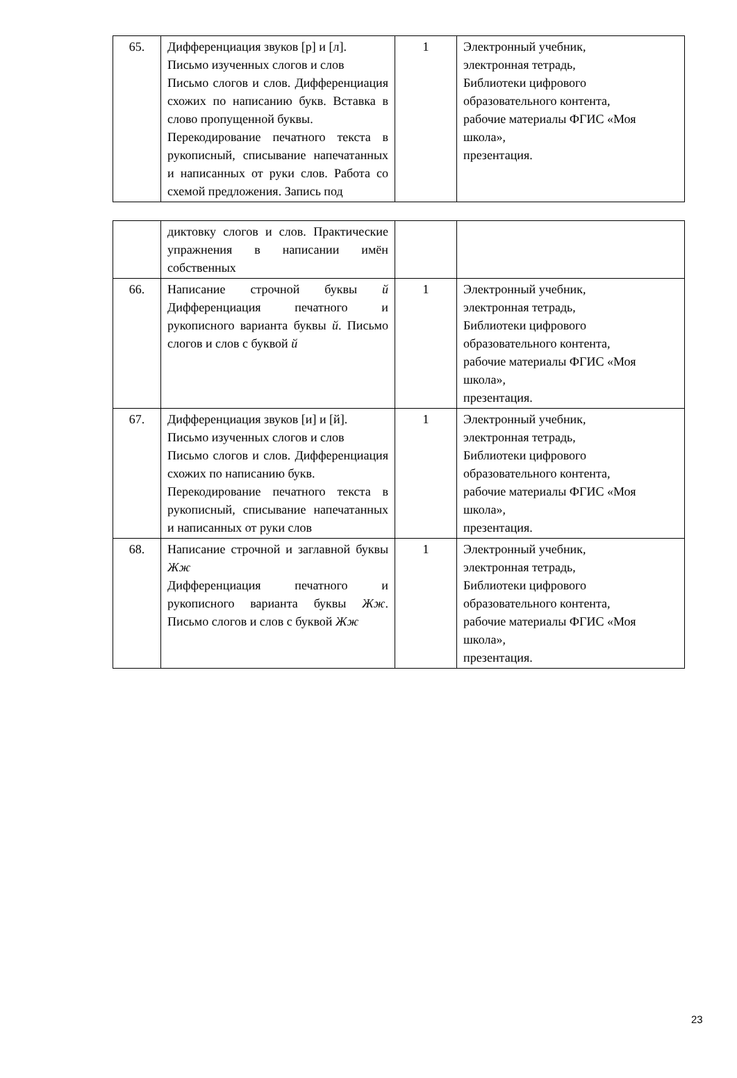| 65. | Дифференциация звуков [р] и [л]. Письмо изученных слогов и слов Письмо слогов и слов. Дифференциация схожих по написанию букв. Вставка в слово пропущенной буквы. Перекодирование печатного текста в рукописный, списывание напечатанных и написанных от руки слов. Работа со схемой предложения. Запись под | 1 | Электронный учебник, электронная тетрадь, Библиотеки цифрового образовательного контента, рабочие материалы ФГИС «Моя школа», презентация. |
| | диктовку слогов и слов. Практические упражнения в написании имён собственных | | |
| 66. | Написание строчной буквы й Дифференциация печатного и рукописного варианта буквы й . Письмо слогов и слов с буквой й | 1 | Электронный учебник, электронная тетрадь, Библиотеки цифрового образовательного контента, рабочие материалы ФГИС «Моя школа», презентация. |
| 67. | Дифференциация звуков [и] и [й]. Письмо изученных слогов и слов Письмо слогов и слов. Дифференциация схожих по написанию букв. Перекодирование печатного текста в рукописный, списывание напечатанных и написанных от руки слов | 1 | Электронный учебник, электронная тетрадь, Библиотеки цифрового образовательного контента, рабочие материалы ФГИС «Моя школа», презентация. |
| 68. | Написание строчной и заглавной буквы Жж Дифференциация печатного и рукописного варианта буквы Жж . Письмо слогов и слов с буквой Жж | 1 | Электронный учебник, электронная тетрадь, Библиотеки цифрового образовательного контента, рабочие материалы ФГИС «Моя школа», презентация. |
23